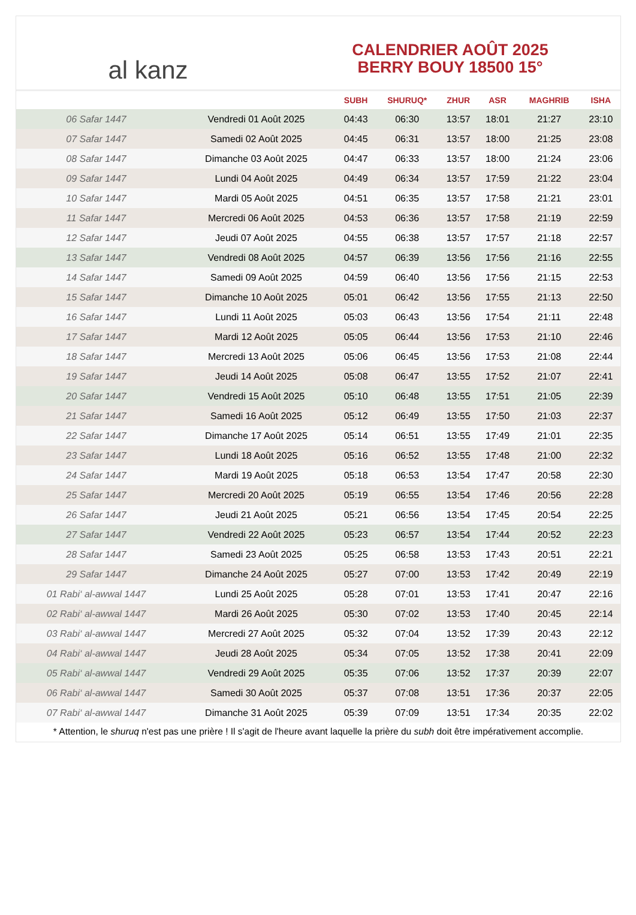al kanz
CALENDRIER AOÛT 2025
BERRY BOUY 18500 15°
| | | SUBH | SHURUQ* | ZHUR | ASR | MAGHRIB | ISHA |
| --- | --- | --- | --- | --- | --- | --- | --- |
| 06 Safar 1447 | Vendredi 01 Août 2025 | 04:43 | 06:30 | 13:57 | 18:01 | 21:27 | 23:10 |
| 07 Safar 1447 | Samedi 02 Août 2025 | 04:45 | 06:31 | 13:57 | 18:00 | 21:25 | 23:08 |
| 08 Safar 1447 | Dimanche 03 Août 2025 | 04:47 | 06:33 | 13:57 | 18:00 | 21:24 | 23:06 |
| 09 Safar 1447 | Lundi 04 Août 2025 | 04:49 | 06:34 | 13:57 | 17:59 | 21:22 | 23:04 |
| 10 Safar 1447 | Mardi 05 Août 2025 | 04:51 | 06:35 | 13:57 | 17:58 | 21:21 | 23:01 |
| 11 Safar 1447 | Mercredi 06 Août 2025 | 04:53 | 06:36 | 13:57 | 17:58 | 21:19 | 22:59 |
| 12 Safar 1447 | Jeudi 07 Août 2025 | 04:55 | 06:38 | 13:57 | 17:57 | 21:18 | 22:57 |
| 13 Safar 1447 | Vendredi 08 Août 2025 | 04:57 | 06:39 | 13:56 | 17:56 | 21:16 | 22:55 |
| 14 Safar 1447 | Samedi 09 Août 2025 | 04:59 | 06:40 | 13:56 | 17:56 | 21:15 | 22:53 |
| 15 Safar 1447 | Dimanche 10 Août 2025 | 05:01 | 06:42 | 13:56 | 17:55 | 21:13 | 22:50 |
| 16 Safar 1447 | Lundi 11 Août 2025 | 05:03 | 06:43 | 13:56 | 17:54 | 21:11 | 22:48 |
| 17 Safar 1447 | Mardi 12 Août 2025 | 05:05 | 06:44 | 13:56 | 17:53 | 21:10 | 22:46 |
| 18 Safar 1447 | Mercredi 13 Août 2025 | 05:06 | 06:45 | 13:56 | 17:53 | 21:08 | 22:44 |
| 19 Safar 1447 | Jeudi 14 Août 2025 | 05:08 | 06:47 | 13:55 | 17:52 | 21:07 | 22:41 |
| 20 Safar 1447 | Vendredi 15 Août 2025 | 05:10 | 06:48 | 13:55 | 17:51 | 21:05 | 22:39 |
| 21 Safar 1447 | Samedi 16 Août 2025 | 05:12 | 06:49 | 13:55 | 17:50 | 21:03 | 22:37 |
| 22 Safar 1447 | Dimanche 17 Août 2025 | 05:14 | 06:51 | 13:55 | 17:49 | 21:01 | 22:35 |
| 23 Safar 1447 | Lundi 18 Août 2025 | 05:16 | 06:52 | 13:55 | 17:48 | 21:00 | 22:32 |
| 24 Safar 1447 | Mardi 19 Août 2025 | 05:18 | 06:53 | 13:54 | 17:47 | 20:58 | 22:30 |
| 25 Safar 1447 | Mercredi 20 Août 2025 | 05:19 | 06:55 | 13:54 | 17:46 | 20:56 | 22:28 |
| 26 Safar 1447 | Jeudi 21 Août 2025 | 05:21 | 06:56 | 13:54 | 17:45 | 20:54 | 22:25 |
| 27 Safar 1447 | Vendredi 22 Août 2025 | 05:23 | 06:57 | 13:54 | 17:44 | 20:52 | 22:23 |
| 28 Safar 1447 | Samedi 23 Août 2025 | 05:25 | 06:58 | 13:53 | 17:43 | 20:51 | 22:21 |
| 29 Safar 1447 | Dimanche 24 Août 2025 | 05:27 | 07:00 | 13:53 | 17:42 | 20:49 | 22:19 |
| 01 Rabi‘ al-awwal 1447 | Lundi 25 Août 2025 | 05:28 | 07:01 | 13:53 | 17:41 | 20:47 | 22:16 |
| 02 Rabi‘ al-awwal 1447 | Mardi 26 Août 2025 | 05:30 | 07:02 | 13:53 | 17:40 | 20:45 | 22:14 |
| 03 Rabi‘ al-awwal 1447 | Mercredi 27 Août 2025 | 05:32 | 07:04 | 13:52 | 17:39 | 20:43 | 22:12 |
| 04 Rabi‘ al-awwal 1447 | Jeudi 28 Août 2025 | 05:34 | 07:05 | 13:52 | 17:38 | 20:41 | 22:09 |
| 05 Rabi‘ al-awwal 1447 | Vendredi 29 Août 2025 | 05:35 | 07:06 | 13:52 | 17:37 | 20:39 | 22:07 |
| 06 Rabi‘ al-awwal 1447 | Samedi 30 Août 2025 | 05:37 | 07:08 | 13:51 | 17:36 | 20:37 | 22:05 |
| 07 Rabi‘ al-awwal 1447 | Dimanche 31 Août 2025 | 05:39 | 07:09 | 13:51 | 17:34 | 20:35 | 22:02 |
* Attention, le shuruq n'est pas une prière ! Il s'agit de l'heure avant laquelle la prière du subh doit être impérativement accomplie.